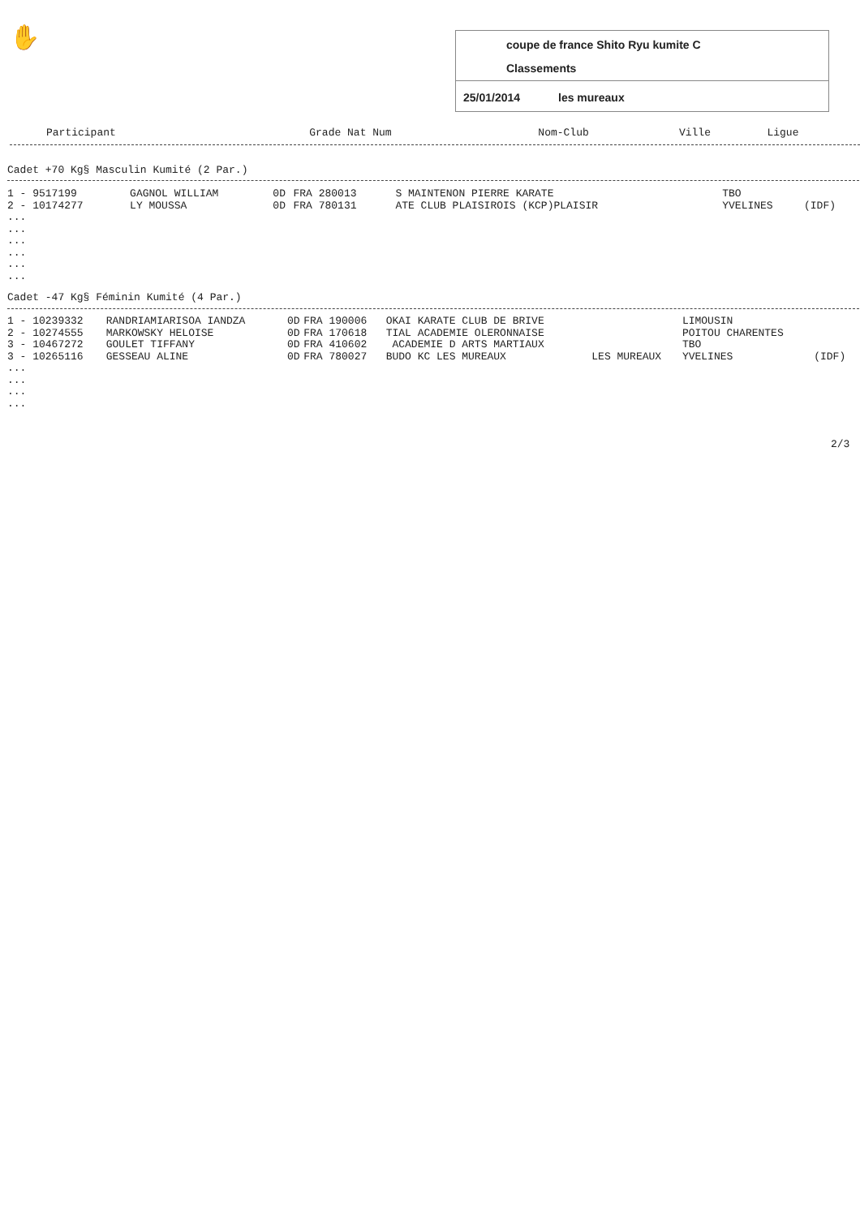✋
coupe de france Shito Ryu kumite C
Classements
25/01/2014 les mureaux
| Participant | Grade Nat Num | Nom-Club | Ville | Ligue |
| --- | --- | --- | --- | --- |
Cadet +70 Kg§ Masculin Kumité (2 Par.)
| 1 - 9517199 | GAGNOL WILLIAM | 0D | FRA 280013 | S MAINTENON PIERRE KARATE | | TBO | |
| 2 - 10174277 | LY MOUSSA | 0D | FRA 780131 | ATE CLUB PLAISIROIS (KCP)PLAISIR | | YVELINES | (IDF) |
| ... | | | | | | | |
| ... | | | | | | | |
| ... | | | | | | | |
| ... | | | | | | | |
| ... | | | | | | | |
| ... | | | | | | | |
Cadet -47 Kg§ Féminin Kumité (4 Par.)
| 1 - 10239332 | RANDRIAMIARISOA IANDZA | 0D | FRA 190006 | OKAI KARATE CLUB DE BRIVE | | LIMOUSIN | |
| 2 - 10274555 | MARKOWSKY HELOISE | 0D | FRA 170618 | TIAL ACADEMIE OLERONNAISE | | POITOU CHARENTES | |
| 3 - 10467272 | GOULET TIFFANY | 0D | FRA 410602 | ACADEMIE D ARTS MARTIAUX | | TBO | |
| 3 - 10265116 | GESSEAU ALINE | 0D | FRA 780027 | BUDO KC LES MUREAUX | LES MUREAUX | YVELINES | (IDF) |
| ... | | | | | | | |
| ... | | | | | | | |
| ... | | | | | | | |
| ... | | | | | | | |
2/3